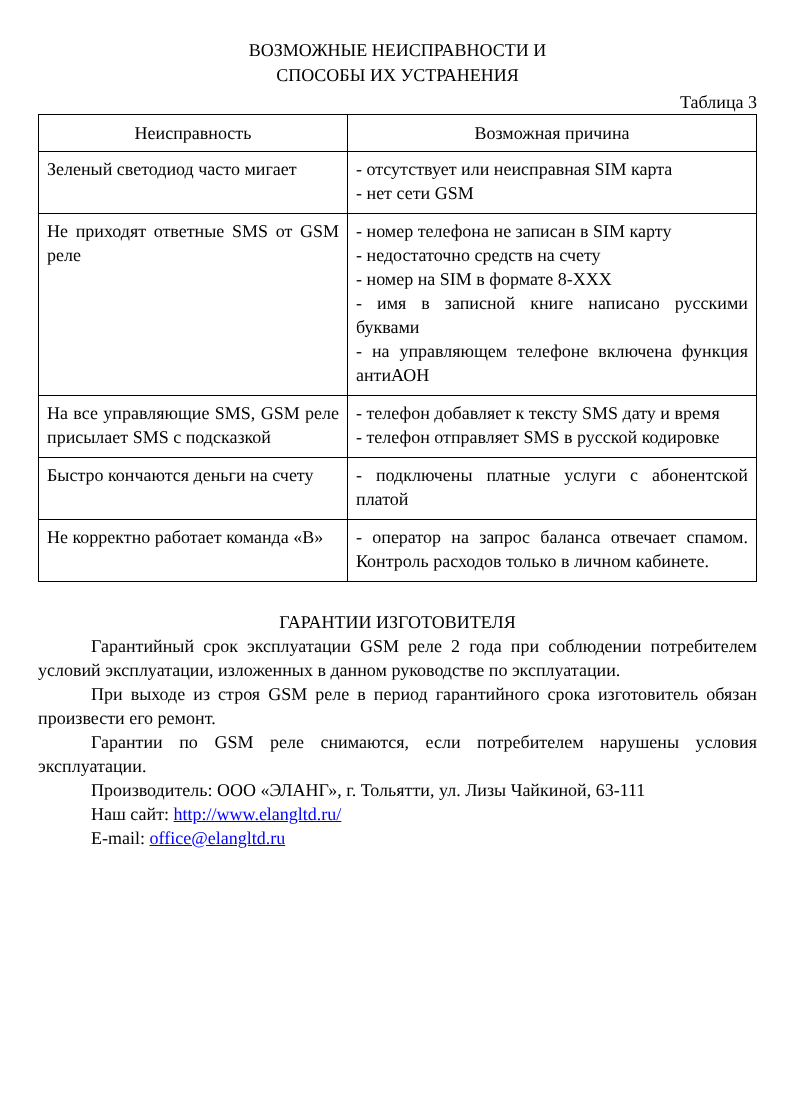ВОЗМОЖНЫЕ НЕИСПРАВНОСТИ И
СПОСОБЫ ИХ УСТРАНЕНИЯ
Таблица 3
| Неисправность | Возможная причина |
| --- | --- |
| Зеленый светодиод часто мигает | - отсутствует или неисправная SIM карта - нет сети GSM |
| Не приходят ответные SMS от GSM реле | - номер телефона не записан в SIM карту - недостаточно средств на счету - номер на SIM в формате 8-XXX - имя в записной книге написано русскими буквами - на управляющем телефоне включена функция антиАОН |
| На все управляющие SMS, GSM реле присылает SMS с подсказкой | - телефон добавляет к тексту SMS дату и время - телефон отправляет SMS в русской кодировке |
| Быстро кончаются деньги на счету | - подключены платные услуги с абонентской платой |
| Не корректно работает команда «B» | - оператор на запрос баланса отвечает спамом. Контроль расходов только в личном кабинете. |
ГАРАНТИИ ИЗГОТОВИТЕЛЯ
Гарантийный срок эксплуатации GSM реле 2 года при соблюдении потребителем условий эксплуатации, изложенных в данном руководстве по эксплуатации.
При выходе из строя GSM реле в период гарантийного срока изготовитель обязан произвести его ремонт.
Гарантии по GSM реле снимаются, если потребителем нарушены условия эксплуатации.
Производитель: ООО «ЭЛАНГ», г. Тольятти, ул. Лизы Чайкиной, 63-111
Наш сайт: http://www.elangltd.ru/
E-mail: office@elangltd.ru